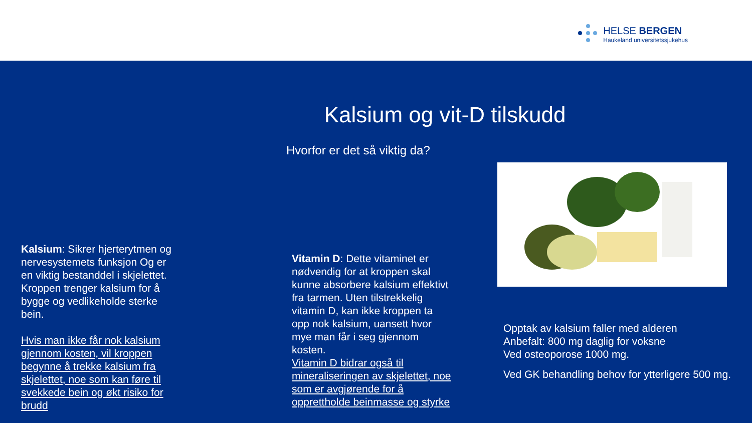HELSE BERGEN
Haukeland universitetssjukehus
Kalsium og vit-D tilskudd
Hvorfor er det så viktig da?
Kalsium: Sikrer hjerterytmen og nervesystemets funksjon Og er en viktig bestanddel i skjelettet. Kroppen trenger kalsium for å bygge og vedlikeholde sterke bein.
Hvis man ikke får nok kalsium gjennom kosten, vil kroppen begynne å trekke kalsium fra skjelettet, noe som kan føre til svekkede bein og økt risiko for brudd
Vitamin D: Dette vitaminet er nødvendig for at kroppen skal kunne absorbere kalsium effektivt fra tarmen. Uten tilstrekkelig vitamin D, kan ikke kroppen ta opp nok kalsium, uansett hvor mye man får i seg gjennom kosten.
Vitamin D bidrar også til mineraliseringen av skjelettet, noe som er avgjørende for å opprettholde beinmasse og styrke
Opptak av kalsium faller med alderen
Anbefalt: 800 mg daglig for voksne
Ved osteoporose 1000 mg.
Ved GK behandling behov for ytterligere 500 mg.